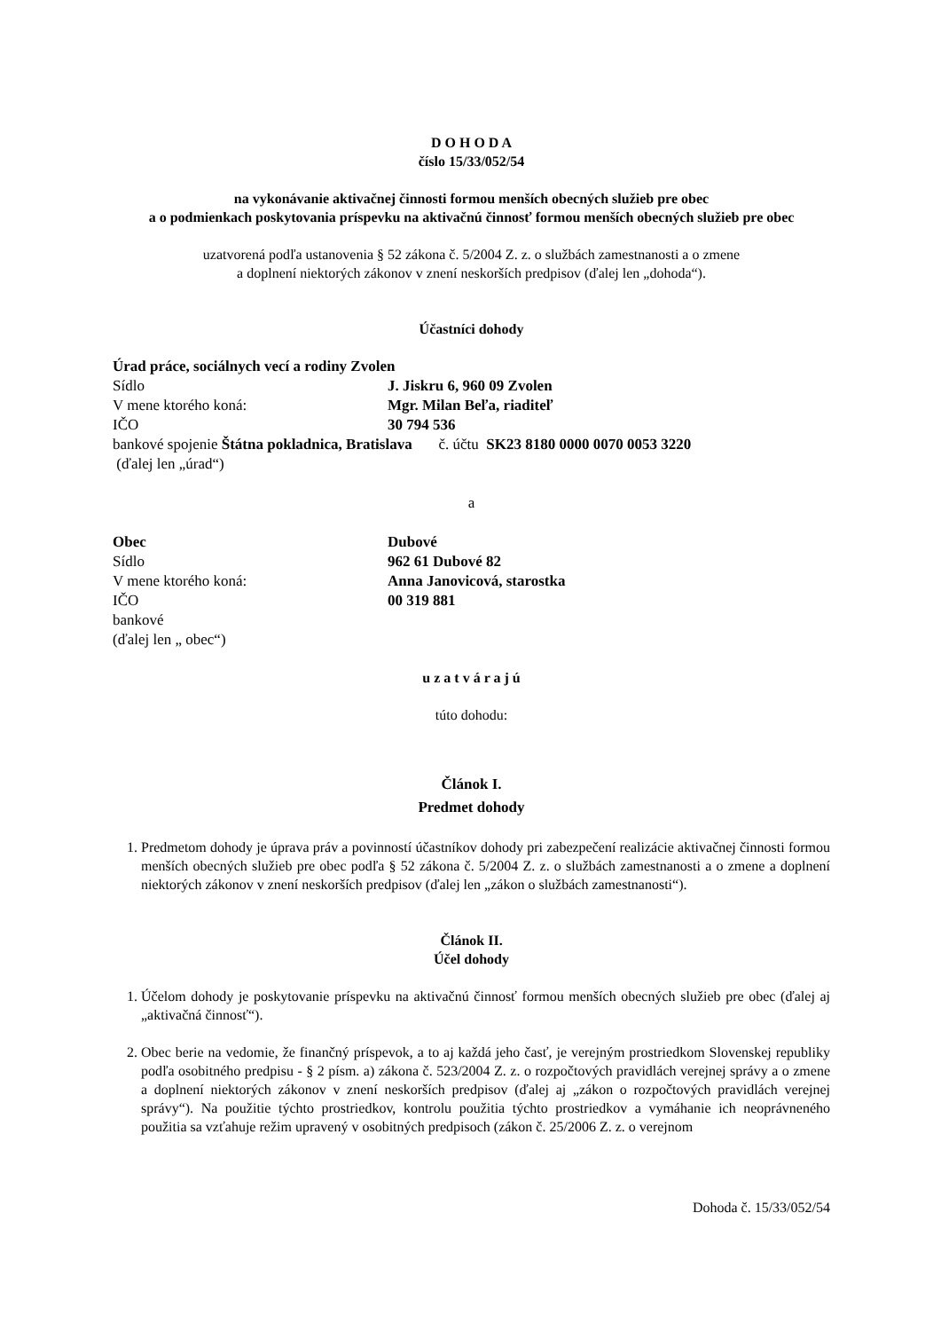D O H O D A
číslo 15/33/052/54
na vykonávanie aktivačnej činnosti formou menších obecných služieb pre obec
a o podmienkach poskytovania príspevku na aktivačnú činnosť formou menších obecných služieb pre obec
uzatvorená podľa ustanovenia § 52 zákona č. 5/2004 Z. z. o službách zamestnanosti a o zmene
a doplnení niektorých zákonov v znení neskorších predpisov (ďalej len „dohoda“).
Účastníci dohody
Úrad práce, sociálnych vecí a rodiny Zvolen
Sídlo J. Jiskru 6, 960 09 Zvolen
V mene ktorého koná: Mgr. Milan Beľa, riaditeľ
IČO 30 794 536
bankové spojenie Štátna pokladnica, Bratislava č. účtu SK23 8180 0000 0070 0053 3220
(ďalej len „úrad“)
a
Obec Dubové
Sídlo 962 61 Dubové 82
V mene ktorého koná: Anna Janovicová, starostka
IČO 00 319 881
bankové
(ďalej len „ obec“)
u z a t v á r a j ú
túto dohodu:
Článok I.
Predmet dohody
1. Predmetom dohody je úprava práv a povinností účastníkov dohody pri zabezpečení realizácie aktivačnej činnosti formou menších obecných služieb pre obec podľa § 52 zákona č. 5/2004 Z. z. o službách zamestnanosti a o zmene a doplnení niektorých zákonov v znení neskorších predpisov (ďalej len „zákon o službách zamestnanosti“).
Článok II.
Účel dohody
1. Účelom dohody je poskytovanie príspevku na aktivačnú činnosť formou menších obecných služieb pre obec (ďalej aj „aktivačná činnosť“).
2. Obec berie na vedomie, že finančný príspevok, a to aj každá jeho časť, je verejným prostriedkom Slovenskej republiky podľa osobitného predpisu - § 2 písm. a) zákona č. 523/2004 Z. z. o rozpočtových pravidlách verejnej správy a o zmene a doplnení niektorých zákonov v znení neskorších predpisov (ďalej aj „zákon o rozpočtových pravidlách verejnej správy“). Na použitie týchto prostriedkov, kontrolu použitia týchto prostriedkov a vymáhanie ich neoprávneného použitia sa vzťahuje režim upravený v osobitných predpisoch (zákon č. 25/2006 Z. z. o verejnom
Dohoda č. 15/33/052/54